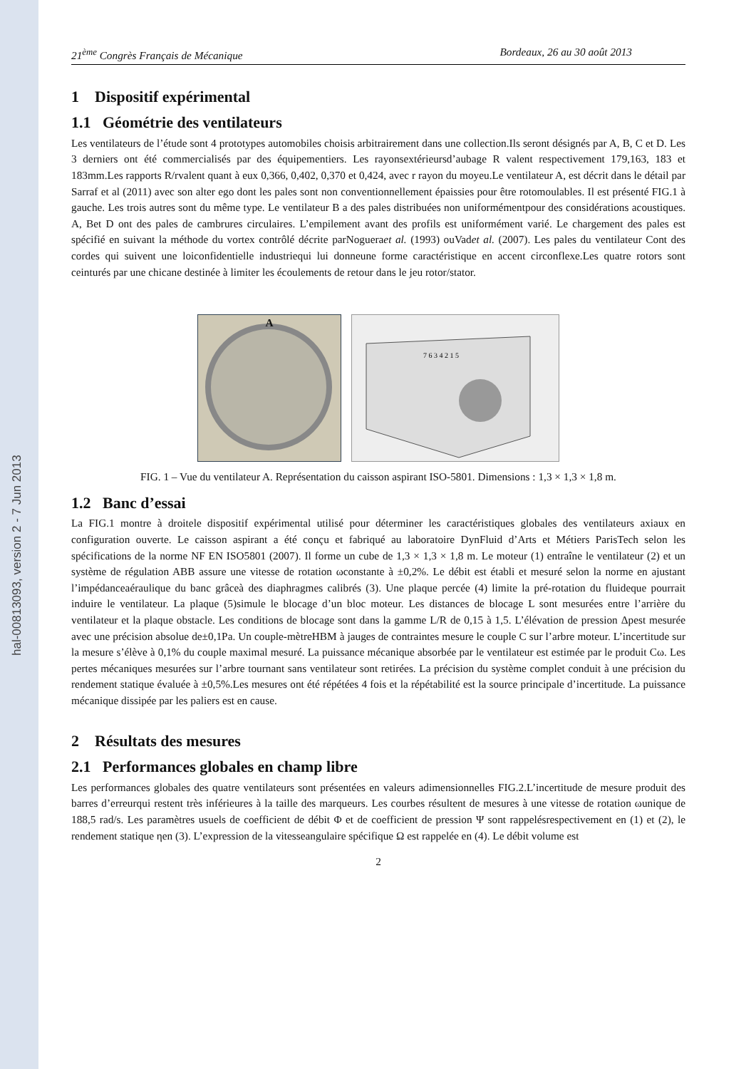hal-00813093, version 2 - 7 Jun 2013
21<sup>ème</sup> Congrès Français de Mécanique Bordeaux, 26 au 30 août 2013
1 Dispositif expérimental
1.1 Géométrie des ventilateurs
Les ventilateurs de l’étude sont 4 prototypes automobiles choisis arbitrairement dans une collection.Ils seront désignés par A, B, C et D. Les 3 derniers ont été commercialisés par des équipementiers. Les rayonsextérieursd’aubage R valent respectivement 179,163, 183 et 183mm.Les rapports R/rvalent quant à eux 0,366, 0,402, 0,370 et 0,424, avec r rayon du moyeu.Le ventilateur A, est décrit dans le détail par Sarraf et al (2011) avec son alter ego dont les pales sont non conventionnellement épaissies pour être rotomoulables. Il est présenté FIG.1 à gauche. Les trois autres sont du même type. Le ventilateur B a des pales distribuées non uniformémentpour des considérations acoustiques. A, Bet D ont des pales de cambrures circulaires. L’empilement avant des profils est uniformément varié. Le chargement des pales est spécifié en suivant la méthode du vortex contrôlé décrite parNogueraet al. (1993) ouVadet al. (2007). Les pales du ventilateur Cont des cordes qui suivent une loiconfidentielle industriequi lui donneune forme caractéristique en accent circonflexe.Les quatre rotors sont ceinturés par une chicane destinée à limiter les écoulements de retour dans le jeu rotor/stator.
A
7 6 3 4 2 1 5
FIG. 1 – Vue du ventilateur A. Représentation du caisson aspirant ISO-5801. Dimensions : 1,3 × 1,3 × 1,8 m.
1.2 Banc d’essai
La FIG.1 montre à droitele dispositif expérimental utilisé pour déterminer les caractéristiques globales des ventilateurs axiaux en configuration ouverte. Le caisson aspirant a été conçu et fabriqué au laboratoire DynFluid d’Arts et Métiers ParisTech selon les spécifications de la norme NF EN ISO5801 (2007). Il forme un cube de 1,3 × 1,3 × 1,8 m. Le moteur (1) entraîne le ventilateur (2) et un système de régulation ABB assure une vitesse de rotation ωconstante à ±0,2%. Le débit est établi et mesuré selon la norme en ajustant l’impédanceaéraulique du banc grâceà des diaphragmes calibrés (3). Une plaque percée (4) limite la pré-rotation du fluideque pourrait induire le ventilateur. La plaque (5)simule le blocage d’un bloc moteur. Les distances de blocage L sont mesurées entre l’arrière du ventilateur et la plaque obstacle. Les conditions de blocage sont dans la gamme L/R de 0,15 à 1,5. L’élévation de pression Δpest mesurée avec une précision absolue de±0,1Pa. Un couple-mètreHBM à jauges de contraintes mesure le couple C sur l’arbre moteur. L’incertitude sur la mesure s’élève à 0,1% du couple maximal mesuré. La puissance mécanique absorbée par le ventilateur est estimée par le produit Cω. Les pertes mécaniques mesurées sur l’arbre tournant sans ventilateur sont retirées. La précision du système complet conduit à une précision du rendement statique évaluée à ±0,5%.Les mesures ont été répétées 4 fois et la répétabilité est la source principale d’incertitude. La puissance mécanique dissipée par les paliers est en cause.
2 Résultats des mesures
2.1 Performances globales en champ libre
Les performances globales des quatre ventilateurs sont présentées en valeurs adimensionnelles FIG.2.L’incertitude de mesure produit des barres d’erreurqui restent très inférieures à la taille des marqueurs. Les courbes résultent de mesures à une vitesse de rotation ωunique de 188,5 rad/s. Les paramètres usuels de coefficient de débit Φ et de coefficient de pression Ψ sont rappelésrespectivement en (1) et (2), le rendement statique ηen (3). L’expression de la vitesseangulaire spécifique Ω est rappelée en (4). Le débit volume est
2